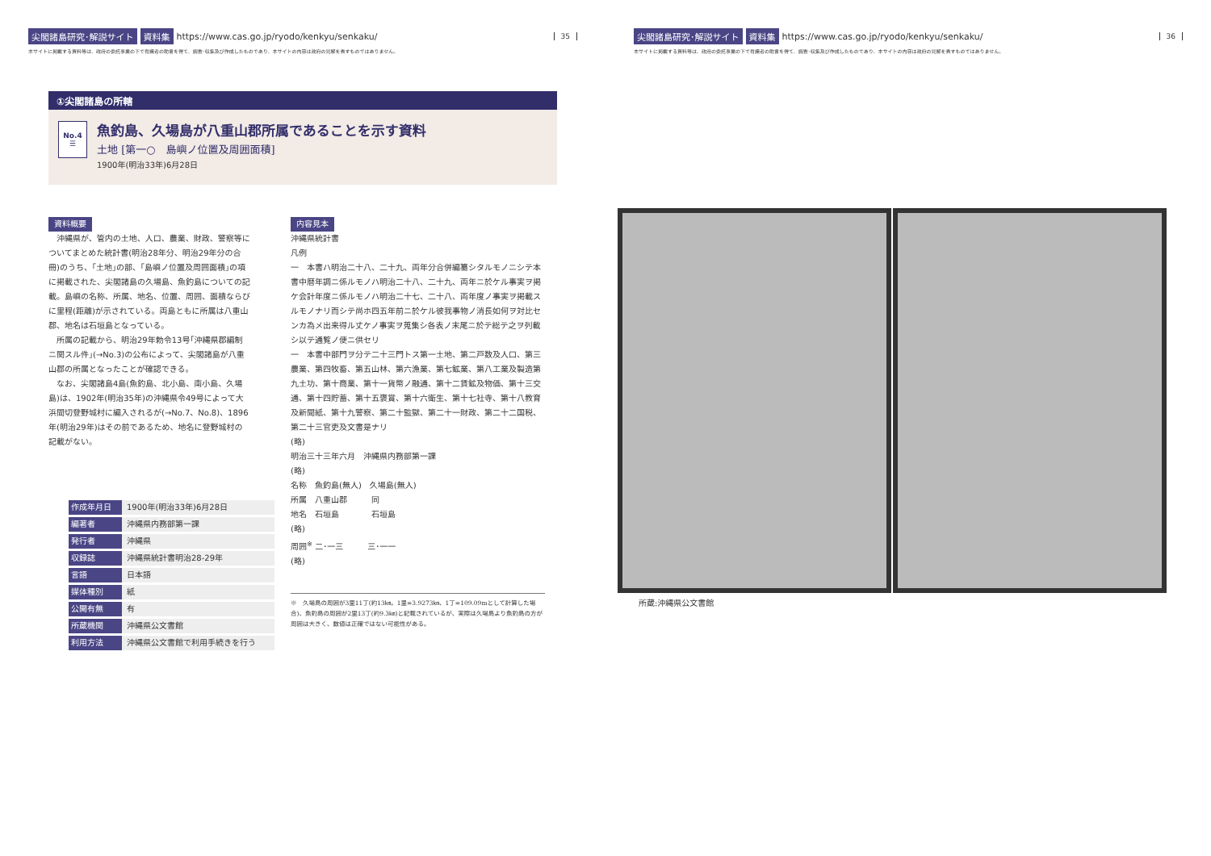尖閣諸島研究･解説サイト 資料集 https://www.cas.go.jp/ryodo/kenkyu/senkaku/ 35
本サイトに掲載する資料等は、政府の委託事業の下で有識者の助言を得て、調査･収集及び作成したものであり、本サイトの内容は政府の見解を表すものではありません。
①尖閣諸島の所轄
No.4
☰
魚釣島、久場島が八重山郡所属であることを示す資料
土地 [第一○　島嶼ノ位置及周囲面積]
1900年(明治33年)6月28日
資料概要
　沖縄県が、管内の土地、人口、農業、財政、警察等についてまとめた統計書(明治28年分、明治29年分の合冊)のうち、｢土地｣の部、｢島嶼ノ位置及周囲面積｣の項に掲載された、尖閣諸島の久場島、魚釣島についての記載。島嶼の名称、所属、地名、位置、周囲、面積ならびに里程(距離)が示されている。両島ともに所属は八重山郡、地名は石垣島となっている。
　所属の記載から、明治29年勅令13号｢沖縄県郡編制ニ関スル件｣(→No.3)の公布によって、尖閣諸島が八重山郡の所属となったことが確認できる。
　なお、尖閣諸島4島(魚釣島、北小島、南小島、久場島)は、1902年(明治35年)の沖縄県令49号によって大浜間切登野城村に編入されるが(→No.7、No.8)、1896年(明治29年)はその前であるため、地名に登野城村の記載がない。
| 作成年月日 | 1900年(明治33年)6月28日 |
| 編著者 | 沖縄県内務部第一課 |
| 発行者 | 沖縄県 |
| 収録誌 | 沖縄県統計書明治28-29年 |
| 言語 | 日本語 |
| 媒体種別 | 紙 |
| 公開有無 | 有 |
| 所蔵機関 | 沖縄県公文書館 |
| 利用方法 | 沖縄県公文書館で利用手続きを行う |
内容見本
沖縄県統計書
凡例
一　本書ハ明治二十八、二十九、両年分合併編纂シタルモノニシテ本書中暦年調ニ係ルモノハ明治二十八、二十九、両年ニ於ケル事実ヲ掲ケ会計年度ニ係ルモノハ明治二十七、二十八、両年度ノ事実ヲ掲載スルモノナリ而シテ尚ホ四五年前ニ於ケル彼我事物ノ消長如何ヲ対比センカ為メ出来得ル丈ケノ事実ヲ蒐集シ各表ノ末尾ニ於テ総テ之ヲ列載シ以テ通覧ノ便ニ供セリ
一　本書中部門ヲ分テ二十三門トス第一土地、第二戸数及人口、第三農業、第四牧畜、第五山林、第六漁業、第七鉱業、第八工業及製造第九土功、第十商業、第十一貨幣ノ融通、第十二賃鉱及物価、第十三交通、第十四貯蓄、第十五褒賞、第十六衛生、第十七社寺、第十八教育及新聞紙、第十九警察、第二十監獄、第二十一財政、第二十二国税、第二十三官吏及文書是ナリ
(略)
明治三十三年六月　沖縄県内務部第一課
(略)
名称　魚釣島(無人)　久場島(無人)
所属　八重山郡　　　同
地名　石垣島　　　　石垣島
(略)
周囲<sup>※</sup> 二･一三　　　三･一一
(略)
※　久場島の周囲が3里11丁(約13㎞。1里=3.9273㎞、1丁=109.09mとして計算した場合)、魚釣島の周囲が2里13丁(約9.3㎞)と記載されているが、実際は久場島より魚釣島の方が周囲は大きく、数値は正確ではない可能性がある。
尖閣諸島研究･解説サイト 資料集 https://www.cas.go.jp/ryodo/kenkyu/senkaku/ 36
本サイトに掲載する資料等は、政府の委託事業の下で有識者の助言を得て、調査･収集及び作成したものであり、本サイトの内容は政府の見解を表すものではありません。
所蔵:沖縄県公文書館